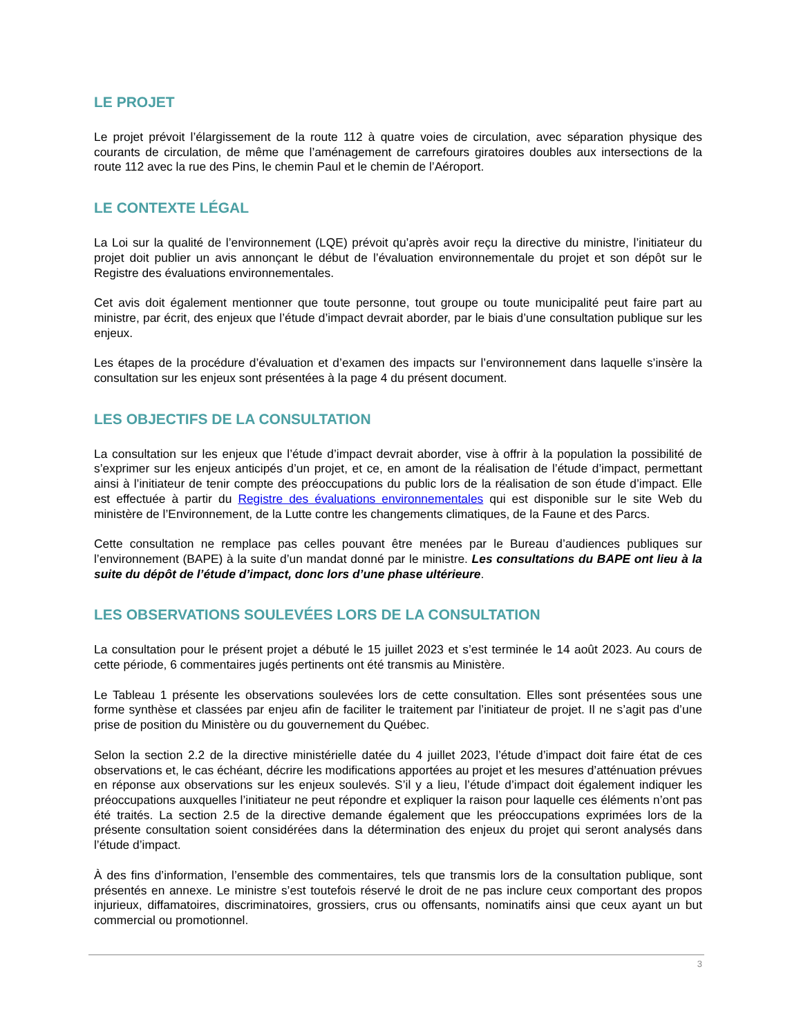LE PROJET
Le projet prévoit l’élargissement de la route 112 à quatre voies de circulation, avec séparation physique des courants de circulation, de même que l’aménagement de carrefours giratoires doubles aux intersections de la route 112 avec la rue des Pins, le chemin Paul et le chemin de l’Aéroport.
LE CONTEXTE LÉGAL
La Loi sur la qualité de l’environnement (LQE) prévoit qu’après avoir reçu la directive du ministre, l’initiateur du projet doit publier un avis annonçant le début de l’évaluation environnementale du projet et son dépôt sur le Registre des évaluations environnementales.
Cet avis doit également mentionner que toute personne, tout groupe ou toute municipalité peut faire part au ministre, par écrit, des enjeux que l’étude d’impact devrait aborder, par le biais d’une consultation publique sur les enjeux.
Les étapes de la procédure d’évaluation et d’examen des impacts sur l’environnement dans laquelle s’insère la consultation sur les enjeux sont présentées à la page 4 du présent document.
LES OBJECTIFS DE LA CONSULTATION
La consultation sur les enjeux que l’étude d’impact devrait aborder, vise à offrir à la population la possibilité de s’exprimer sur les enjeux anticipés d’un projet, et ce, en amont de la réalisation de l’étude d’impact, permettant ainsi à l’initiateur de tenir compte des préoccupations du public lors de la réalisation de son étude d’impact. Elle est effectuée à partir du Registre des évaluations environnementales qui est disponible sur le site Web du ministère de l’Environnement, de la Lutte contre les changements climatiques, de la Faune et des Parcs.
Cette consultation ne remplace pas celles pouvant être menées par le Bureau d’audiences publiques sur l’environnement (BAPE) à la suite d’un mandat donné par le ministre. Les consultations du BAPE ont lieu à la suite du dépôt de l’étude d’impact, donc lors d’une phase ultérieure.
LES OBSERVATIONS SOULEVÉES LORS DE LA CONSULTATION
La consultation pour le présent projet a débuté le 15 juillet 2023 et s’est terminée le 14 août 2023. Au cours de cette période, 6 commentaires jugés pertinents ont été transmis au Ministère.
Le Tableau 1 présente les observations soulevées lors de cette consultation. Elles sont présentées sous une forme synthèse et classées par enjeu afin de faciliter le traitement par l’initiateur de projet. Il ne s’agit pas d’une prise de position du Ministère ou du gouvernement du Québec.
Selon la section 2.2 de la directive ministérielle datée du 4 juillet 2023, l’étude d’impact doit faire état de ces observations et, le cas échéant, décrire les modifications apportées au projet et les mesures d’atténuation prévues en réponse aux observations sur les enjeux soulevés. S’il y a lieu, l’étude d’impact doit également indiquer les préoccupations auxquelles l’initiateur ne peut répondre et expliquer la raison pour laquelle ces éléments n’ont pas été traités. La section 2.5 de la directive demande également que les préoccupations exprimées lors de la présente consultation soient considérées dans la détermination des enjeux du projet qui seront analysés dans l’étude d’impact.
À des fins d’information, l’ensemble des commentaires, tels que transmis lors de la consultation publique, sont présentés en annexe. Le ministre s’est toutefois réservé le droit de ne pas inclure ceux comportant des propos injurieux, diffamatoires, discriminatoires, grossiers, crus ou offensants, nominatifs ainsi que ceux ayant un but commercial ou promotionnel.
3